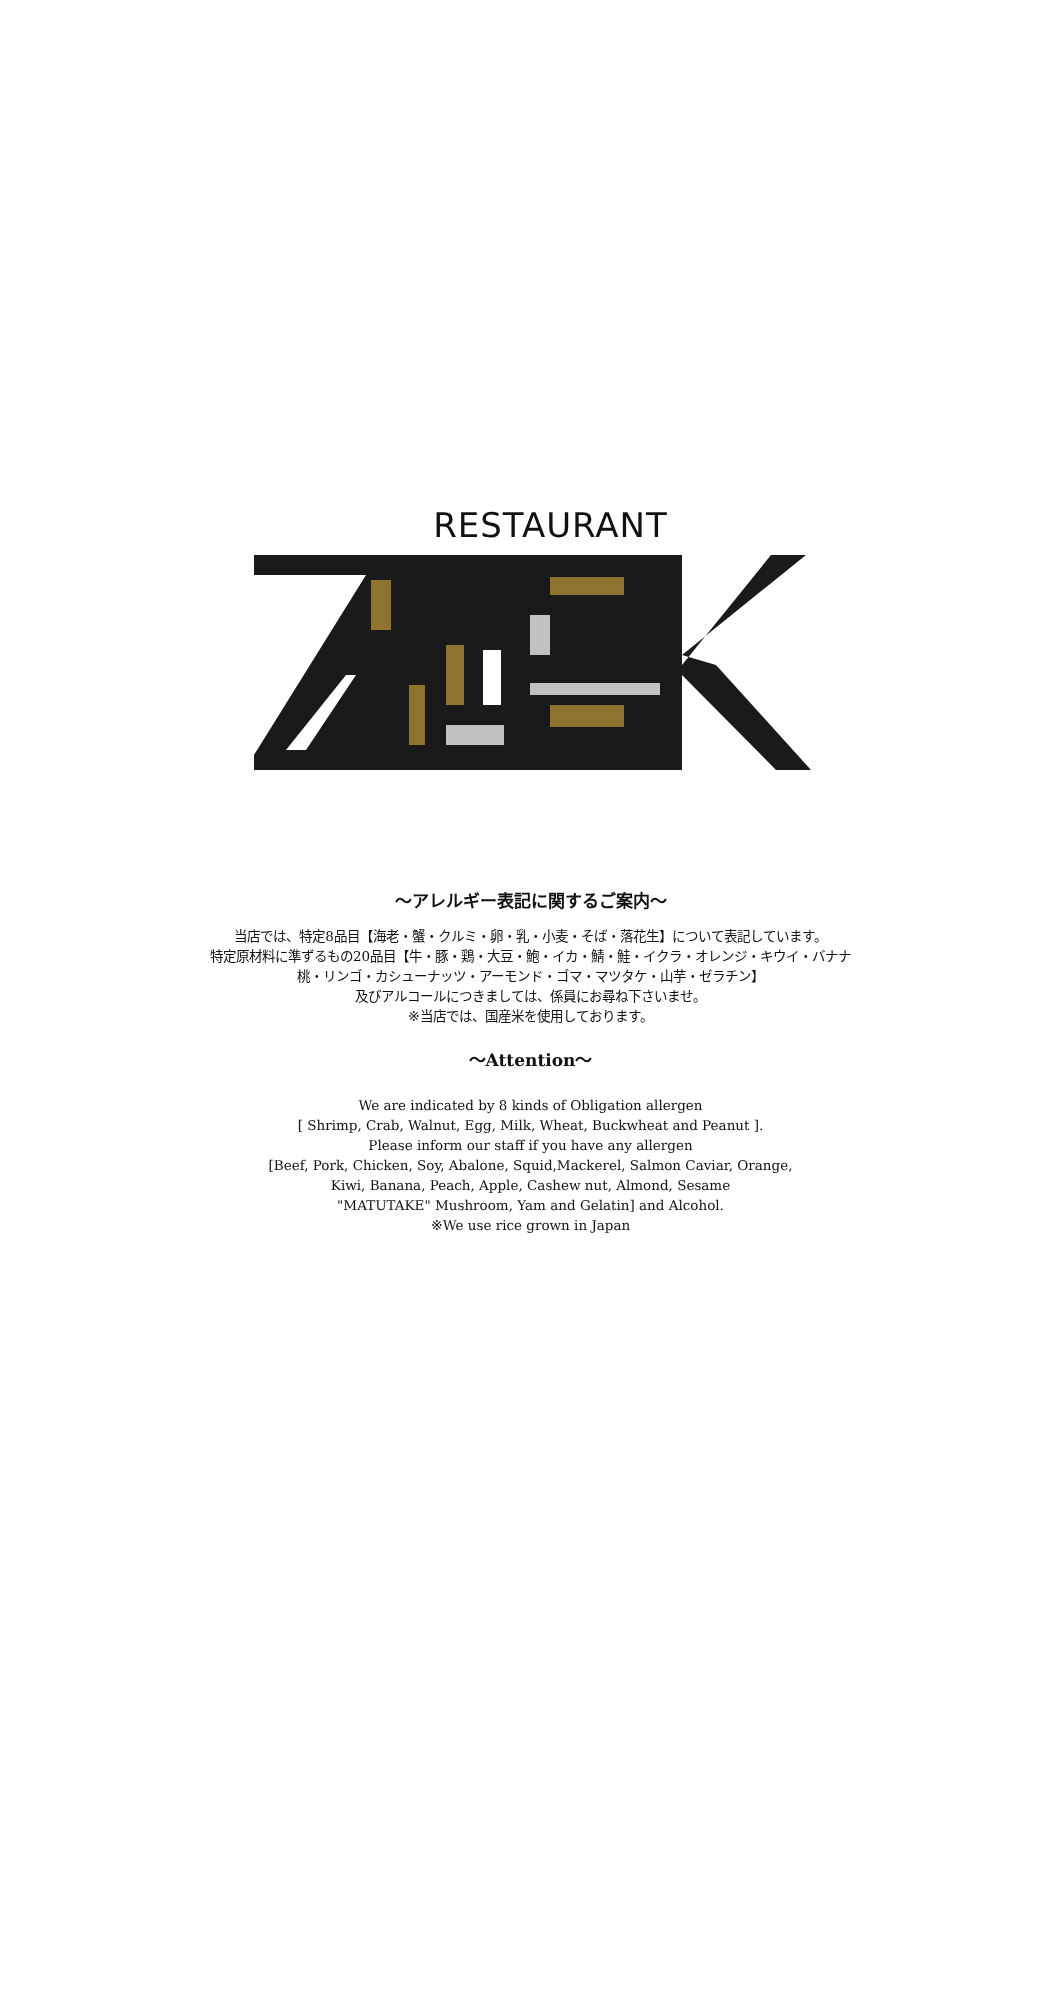RESTAURANT
～アレルギー表記に関するご案内～
当店では、特定8品目【海老・蟹・クルミ・卵・乳・小麦・そば・落花生】について表記しています。
特定原材料に準ずるもの20品目【牛・豚・鶏・大豆・鮑・イカ・鯖・鮭・イクラ・オレンジ・キウイ・バナナ
桃・リンゴ・カシューナッツ・アーモンド・ゴマ・マツタケ・山芋・ゼラチン】
及びアルコールにつきましては、係員にお尋ね下さいませ。
※当店では、国産米を使用しております。
～Attention～
We are indicated by 8 kinds of Obligation allergen
[ Shrimp, Crab, Walnut, Egg, Milk, Wheat, Buckwheat and Peanut ].
Please inform our staff if you have any allergen
[Beef, Pork, Chicken, Soy, Abalone, Squid,Mackerel, Salmon Caviar, Orange,
Kiwi, Banana, Peach, Apple, Cashew nut, Almond, Sesame
"MATUTAKE" Mushroom, Yam and Gelatin] and Alcohol.
※We use rice grown in Japan